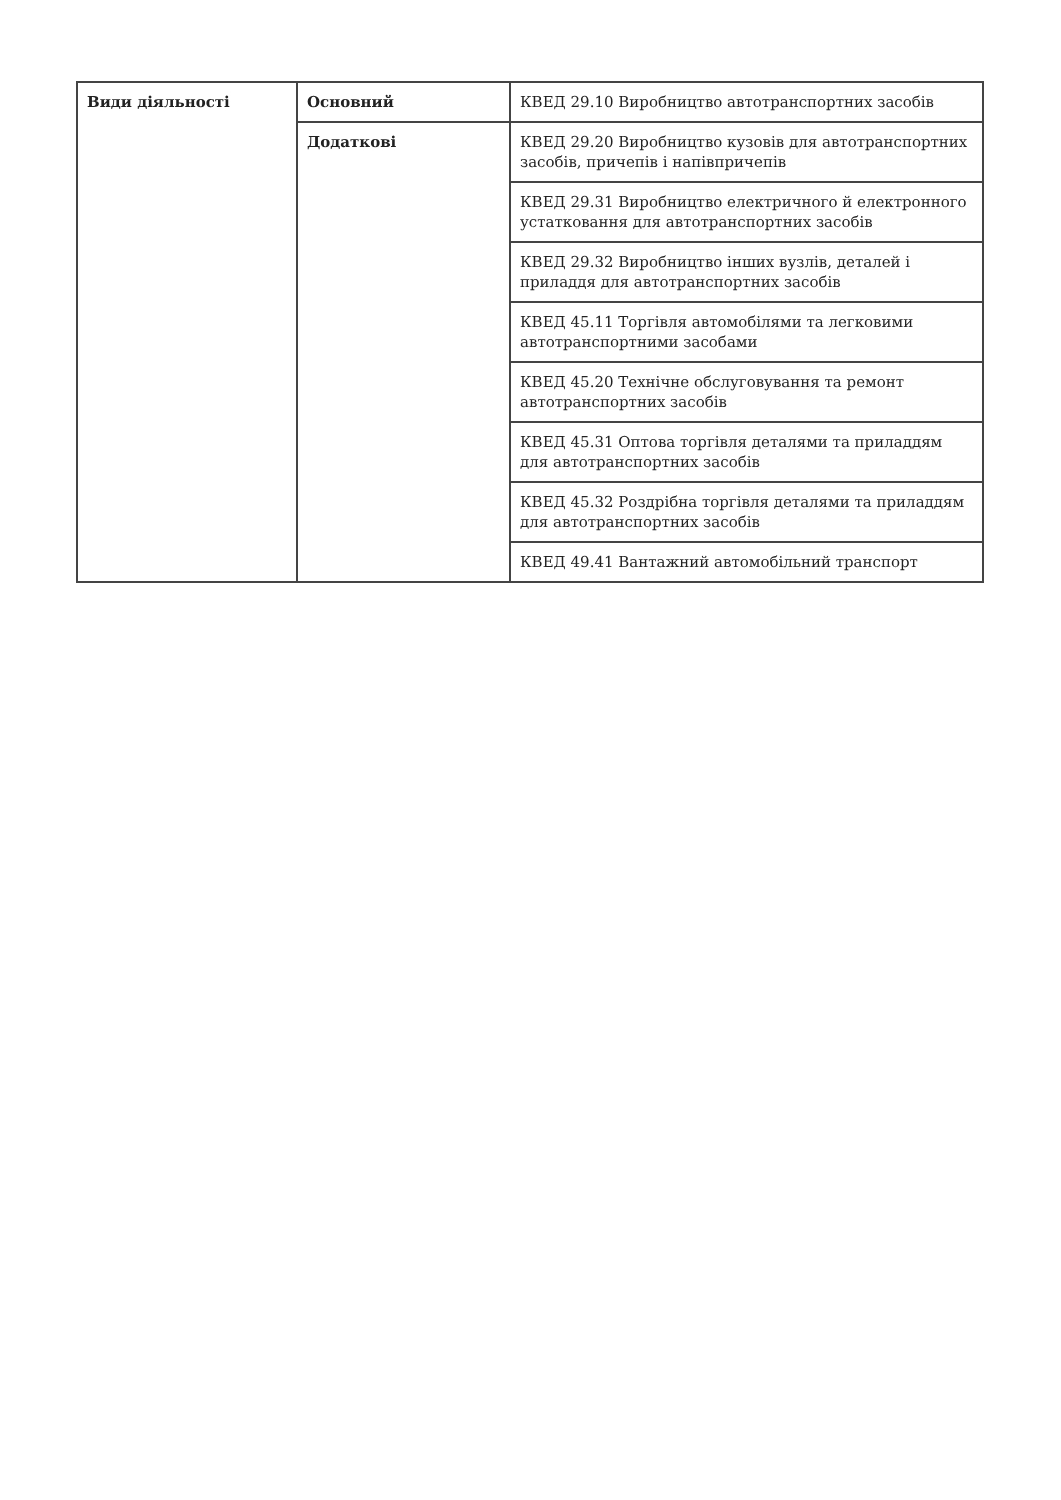| Види діяльності | Основний | КВЕД 29.10 Виробництво автотранспортних засобів |
| | Додаткові | КВЕД 29.20 Виробництво кузовів для автотранспортних засобів, причепів і напівпричепів |
| | | КВЕД 29.31 Виробництво електричного й електронного устатковання для автотранспортних засобів |
| | | КВЕД 29.32 Виробництво інших вузлів, деталей і приладдя для автотранспортних засобів |
| | | КВЕД 45.11 Торгівля автомобілями та легковими автотранспортними засобами |
| | | КВЕД 45.20 Технічне обслуговування та ремонт автотранспортних засобів |
| | | КВЕД 45.31 Оптова торгівля деталями та приладдям для автотранспортних засобів |
| | | КВЕД 45.32 Роздрібна торгівля деталями та приладдям для автотранспортних засобів |
| | | КВЕД 49.41 Вантажний автомобільний транспорт |